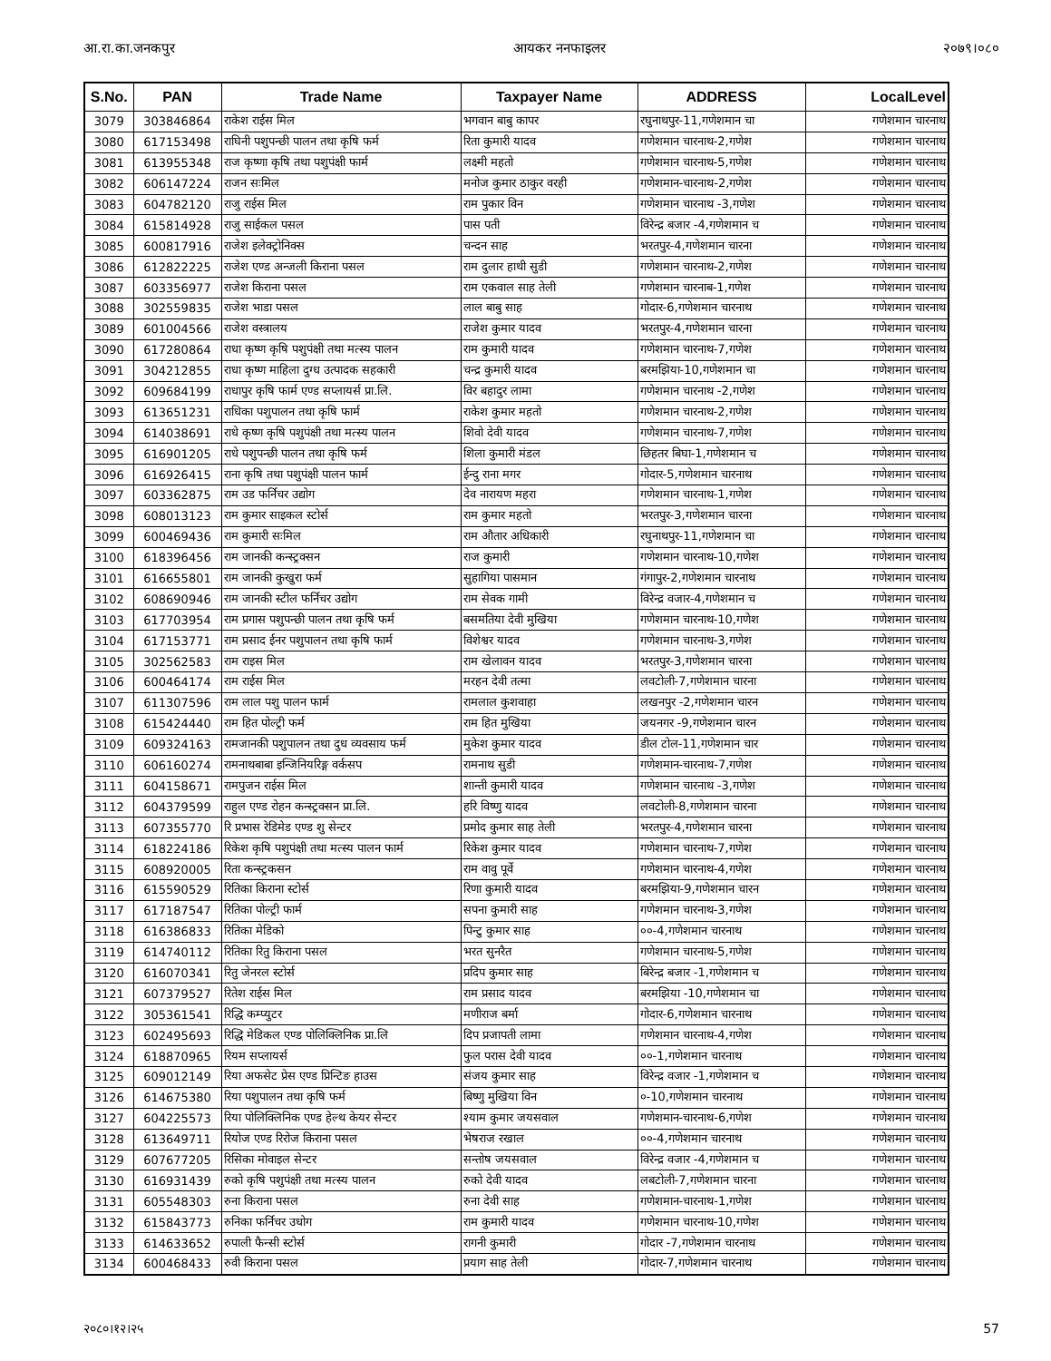आ.रा.का.जनकपुर आयकर ननफाइलर २०७९।०८०
| S.No. | PAN | Trade Name | Taxpayer Name | ADDRESS | LocalLevel |
| --- | --- | --- | --- | --- | --- |
| 3079 | 303846864 | राकेश राईस मिल | भगवान बाबु कापर | रघुनाथपुर-11,गणेशमान चा | गणेशमान चारनाथ |
| 3080 | 617153498 | राघिनी पशुपन्छी पालन तथा कृषि फर्म | रिता कुमारी यादव | गणेशमान चारनाथ-2,गणेश | गणेशमान चारनाथ |
| 3081 | 613955348 | राज कृष्णा कृषि तथा पशुपंक्षी फार्म | लक्ष्मी महतो | गणेशमान चारनाथ-5,गणेश | गणेशमान चारनाथ |
| 3082 | 606147224 | राजन सःमिल | मनोज कुमार ठाकुर वरही | गणेशमान-चारनाथ-2,गणेश | गणेशमान चारनाथ |
| 3083 | 604782120 | राजु राईस मिल | राम पुकार विन | गणेशमान चारनाथ -3,गणेश | गणेशमान चारनाथ |
| 3084 | 615814928 | राजु साईकल पसल | पास पती | विरेन्द्र बजार -4,गणेशमान च | गणेशमान चारनाथ |
| 3085 | 600817916 | राजेश इलेक्ट्रोनिक्स | चन्दन साह | भरतपुर-4,गणेशमान चारना | गणेशमान चारनाथ |
| 3086 | 612822225 | राजेश एण्ड अन्जली किराना पसल | राम दुलार हाथी सुडी | गणेशमान चारनाथ-2,गणेश | गणेशमान चारनाथ |
| 3087 | 603356977 | राजेश किराना पसल | राम एकवाल साह तेली | गणेशमान चारनाब-1,गणेश | गणेशमान चारनाथ |
| 3088 | 302559835 | राजेश भाडा पसल | लाल बाबु साह | गोदार-6,गणेशमान चारनाथ | गणेशमान चारनाथ |
| 3089 | 601004566 | राजेश वस्त्रालय | राजेश कुमार यादव | भरतपुर-4,गणेशमान चारना | गणेशमान चारनाथ |
| 3090 | 617280864 | राधा कृष्ण कृषि पशुपंक्षी तथा मत्स्य पालन | राम कुमारी यादव | गणेशमान चारनाथ-7,गणेश | गणेशमान चारनाथ |
| 3091 | 304212855 | राधा कृष्ण माहिला दुग्ध उत्पादक सहकारी | चन्द्र कुमारी यादव | बरमझिया-10,गणेशमान चा | गणेशमान चारनाथ |
| 3092 | 609684199 | राधापुर कृषि फार्म एण्ड सप्लायर्स प्रा.लि. | विर बहादुर लामा | गणेशमान चारनाथ -2,गणेश | गणेशमान चारनाथ |
| 3093 | 613651231 | राधिका पशुपालन तथा कृषि फार्म | राकेश कुमार महतो | गणेशमान चारनाथ-2,गणेश | गणेशमान चारनाथ |
| 3094 | 614038691 | राधे कृष्ण कृषि पशुपंक्षी तथा मत्स्य पालन | शिवो देवी यादव | गणेशमान चारनाथ-7,गणेश | गणेशमान चारनाथ |
| 3095 | 616901205 | राधे पशुपन्छी पालन तथा कृषि फर्म | शिला कुमारी मंडल | छिहतर बिघा-1,गणेशमान च | गणेशमान चारनाथ |
| 3096 | 616926415 | राना कृषि तथा पशुपंक्षी पालन फार्म | ईन्दु राना मगर | गोदार-5,गणेशमान चारनाथ | गणेशमान चारनाथ |
| 3097 | 603362875 | राम उड फर्निचर उद्योग | देव नारायण महरा | गणेशमान चारनाथ-1,गणेश | गणेशमान चारनाथ |
| 3098 | 608013123 | राम कुमार साइकल स्टोर्स | राम कुमार महतो | भरतपुर-3,गणेशमान चारना | गणेशमान चारनाथ |
| 3099 | 600469436 | राम कुमारी सःमिल | राम औतार अधिकारी | रघुनाथपुर-11,गणेशमान चा | गणेशमान चारनाथ |
| 3100 | 618396456 | राम जानकी कन्स्ट्रक्सन | राज कुमारी | गणेशमान चारनाथ-10,गणेश | गणेशमान चारनाथ |
| 3101 | 616655801 | राम जानकी कुखुरा फर्म | सुहागिया पासमान | गंगापुर-2,गणेशमान चारनाथ | गणेशमान चारनाथ |
| 3102 | 608690946 | राम जानकी स्टील फर्निचर उद्योग | राम सेवक गामी | विरेन्द्र वजार-4,गणेशमान च | गणेशमान चारनाथ |
| 3103 | 617703954 | राम प्रगास पशुपन्छी पालन तथा कृषि फर्म | बसमतिया देवी मुखिया | गणेशमान चारनाथ-10,गणेश | गणेशमान चारनाथ |
| 3104 | 617153771 | राम प्रसाद ईनर पशुपालन तथा कृषि फार्म | विशेश्वर यादव | गणेशमान चारनाथ-3,गणेश | गणेशमान चारनाथ |
| 3105 | 302562583 | राम राइस मिल | राम खेलावन यादव | भरतपुर-3,गणेशमान चारना | गणेशमान चारनाथ |
| 3106 | 600464174 | राम राईस मिल | मरहन देवी तत्मा | लवटोली-7,गणेशमान चारना | गणेशमान चारनाथ |
| 3107 | 611307596 | राम लाल पशु पालन फार्म | रामलाल कुशवाहा | लखनपुर -2,गणेशमान चारन | गणेशमान चारनाथ |
| 3108 | 615424440 | राम हित पोल्ट्री फर्म | राम हित मुखिया | जयनगर -9,गणेशमान चारन | गणेशमान चारनाथ |
| 3109 | 609324163 | रामजानकी पशुपालन तथा दुध व्यवसाय फर्म | मुकेश कुमार यादव | डील टोल-11,गणेशमान चार | गणेशमान चारनाथ |
| 3110 | 606160274 | रामनाथबाबा इन्जिनियरिङ्ग वर्कसप | रामनाथ सुडी | गणेशमान-चारनाथ-7,गणेश | गणेशमान चारनाथ |
| 3111 | 604158671 | रामपुजन राईस मिल | शान्ती कुमारी यादव | गणेशमान चारनाथ -3,गणेश | गणेशमान चारनाथ |
| 3112 | 604379599 | राहुल एण्ड रोहन कन्स्ट्रक्सन प्रा.लि. | हरि विष्णु यादव | लवटोली-8,गणेशमान चारना | गणेशमान चारनाथ |
| 3113 | 607355770 | रि प्रभास रेडिमेड एण्ड शु सेन्टर | प्रमोद कुमार साह तेली | भरतपुर-4,गणेशमान चारना | गणेशमान चारनाथ |
| 3114 | 618224186 | रिकेश कृषि पशुपंक्षी तथा मत्स्य पालन फार्म | रिकेश कुमार यादव | गणेशमान चारनाथ-7,गणेश | गणेशमान चारनाथ |
| 3115 | 608920005 | रिता कन्स्ट्रकसन | राम वावु पूर्वे | गणेशमान चारनाथ-4,गणेश | गणेशमान चारनाथ |
| 3116 | 615590529 | रितिका किराना स्टोर्स | रिणा कुमारी यादव | बरमझिया-9,गणेशमान चारन | गणेशमान चारनाथ |
| 3117 | 617187547 | रितिका पोल्ट्री फार्म | सपना कुमारी साह | गणेशमान चारनाथ-3,गणेश | गणेशमान चारनाथ |
| 3118 | 616386833 | रितिका मेडिको | पिन्टु कुमार साह | ००-4,गणेशमान चारनाथ | गणेशमान चारनाथ |
| 3119 | 614740112 | रितिका रितु किराना पसल | भरत सुनरैत | गणेशमान चारनाथ-5,गणेश | गणेशमान चारनाथ |
| 3120 | 616070341 | रितु जेनरल स्टोर्स | प्रदिप कुमार साह | बिरेन्द्र बजार -1,गणेशमान च | गणेशमान चारनाथ |
| 3121 | 607379527 | रितेश राईस मिल | राम प्रसाद यादव | बरमझिया -10,गणेशमान चा | गणेशमान चारनाथ |
| 3122 | 305361541 | रिद्धि कम्प्युटर | मणीराज बर्मा | गोदार-6,गणेशमान चारनाथ | गणेशमान चारनाथ |
| 3123 | 602495693 | रिद्धि मेडिकल एण्ड पोलिक्लिनिक प्रा.लि | दिप प्रजापती लामा | गणेशमान चारनाथ-4,गणेश | गणेशमान चारनाथ |
| 3124 | 618870965 | रियम सप्लायर्स | फुल परास देवी यादव | ००-1,गणेशमान चारनाथ | गणेशमान चारनाथ |
| 3125 | 609012149 | रिया अफसेट प्रेस एण्ड प्रिन्टिङ हाउस | संजय कुमार साह | विरेन्द्र वजार -1,गणेशमान च | गणेशमान चारनाथ |
| 3126 | 614675380 | रिया पशुपालन तथा कृषि फर्म | बिष्णु मुखिया विन | ०-10,गणेशमान चारनाथ | गणेशमान चारनाथ |
| 3127 | 604225573 | रिया पोलिक्लिनिक एण्ड हेल्थ केयर सेन्टर | श्याम कुमार जयसवाल | गणेशमान-चारनाथ-6,गणेश | गणेशमान चारनाथ |
| 3128 | 613649711 | रियोज एण्ड रिरोज किराना पसल | भेषराज रखाल | ००-4,गणेशमान चारनाथ | गणेशमान चारनाथ |
| 3129 | 607677205 | रिसिका मोवाइल सेन्टर | सन्तोष जयसवाल | विरेन्द्र वजार -4,गणेशमान च | गणेशमान चारनाथ |
| 3130 | 616931439 | रुको कृषि पशुपंक्षी तथा मत्स्य पालन | रुको देवी यादव | लबटोली-7,गणेशमान चारना | गणेशमान चारनाथ |
| 3131 | 605548303 | रुना किराना पसल | रुना देवी साह | गणेशमान-चारनाथ-1,गणेश | गणेशमान चारनाथ |
| 3132 | 615843773 | रुनिका फर्निचर उधोग | राम कुमारी यादव | गणेशमान चारनाथ-10,गणेश | गणेशमान चारनाथ |
| 3133 | 614633652 | रुपाली फैन्सी स्टोर्स | रागनी कुमारी | गोदार -7,गणेशमान चारनाथ | गणेशमान चारनाथ |
| 3134 | 600468433 | रुवी किराना पसल | प्रयाग साह तेली | गोदार-7,गणेशमान चारनाथ | गणेशमान चारनाथ |
२०८०।१२।२५ 57